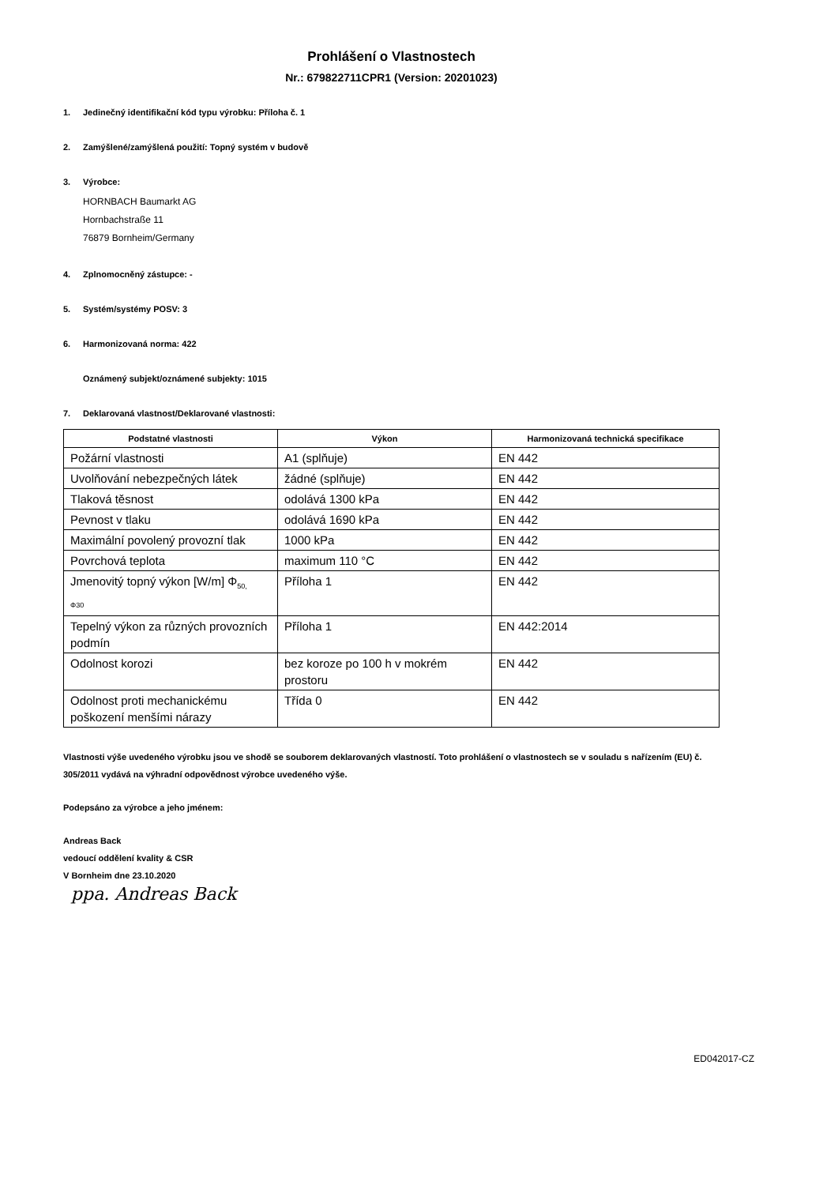Prohlášení o Vlastnostech
Nr.: 679822711CPR1 (Version: 20201023)
1. Jedinečný identifikační kód typu výrobku: Příloha č. 1
2. Zamýšlené/zamýšlená použití: Topný systém v budově
3. Výrobce:
HORNBACH Baumarkt AG
Hornbachstraße 11
76879 Bornheim/Germany
4. Zplnomocněný zástupce: -
5. Systém/systémy POSV: 3
6. Harmonizovaná norma: 422
Oznámený subjekt/oznámené subjekty: 1015
7. Deklarovaná vlastnost/Deklarované vlastnosti:
| Podstatné vlastnosti | Výkon | Harmonizovaná technická specifikace |
| --- | --- | --- |
| Požární vlastnosti | A1 (splňuje) | EN 442 |
| Uvolňování nebezpečných látek | žádné (splňuje) | EN 442 |
| Tlaková těsnost | odolává 1300 kPa | EN 442 |
| Pevnost v tlaku | odolává 1690 kPa | EN 442 |
| Maximální povolený provozní tlak | 1000 kPa | EN 442 |
| Povrchová teplota | maximum 110 °C | EN 442 |
| Jmenovitý topný výkon [W/m] Φ<sub>50,</sub> Φ30 | Příloha 1 | EN 442 |
| Tepelný výkon za různých provozních podmín | Příloha 1 | EN 442:2014 |
| Odolnost korozi | bez koroze po 100 h v mokrém prostoru | EN 442 |
| Odolnost proti mechanickému poškození menšími nárazy | Třída 0 | EN 442 |
Vlastnosti výše uvedeného výrobku jsou ve shodě se souborem deklarovaných vlastností. Toto prohlášení o vlastnostech se v souladu s nařízením (EU) č. 305/2011 vydává na výhradní odpovědnost výrobce uvedeného výše.
Podepsáno za výrobce a jeho jménem:
Andreas Back
vedoucí oddělení kvality & CSR
V Bornheim dne 23.10.2020
ppa. Andreas Back
ED042017-CZ